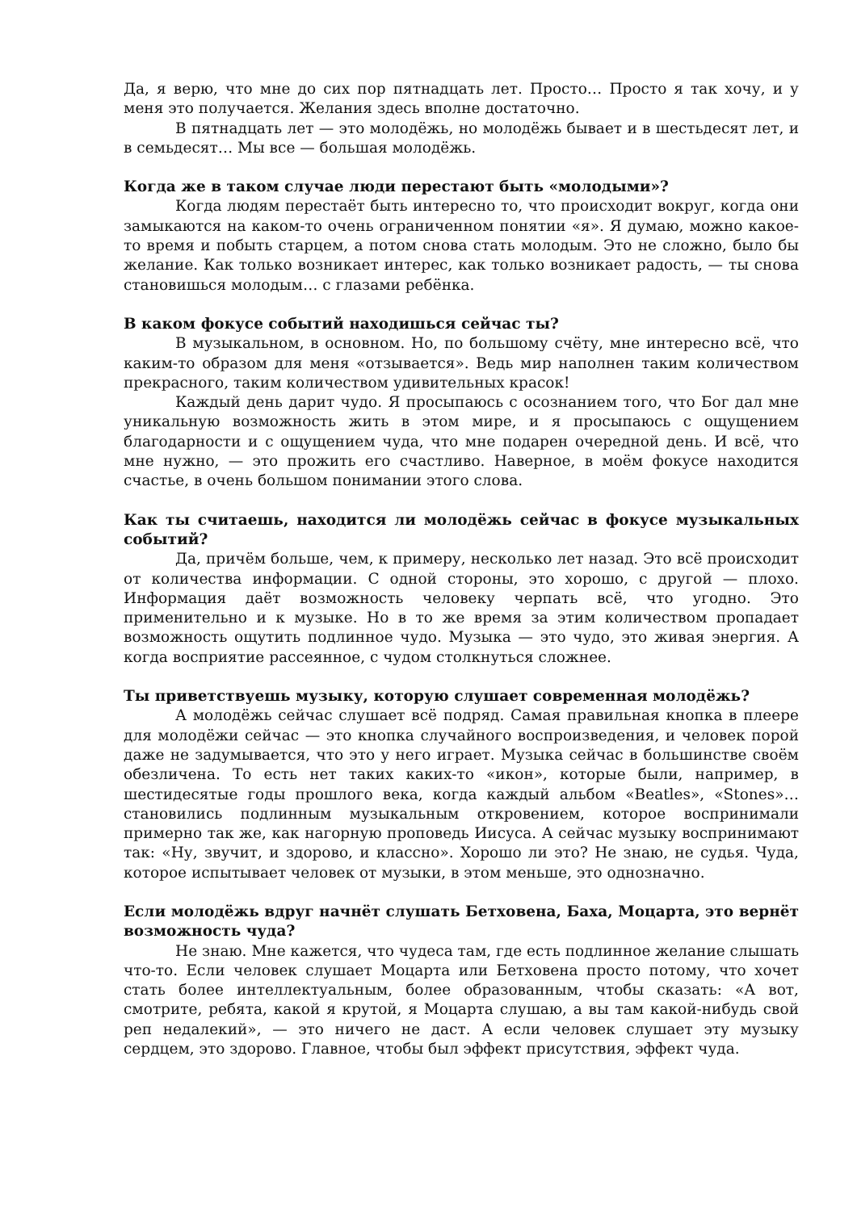Да, я верю, что мне до сих пор пятнадцать лет. Просто… Просто я так хочу, и у меня это получается. Желания здесь вполне достаточно.
В пятнадцать лет — это молодёжь, но молодёжь бывает и в шестьдесят лет, и в семьдесят… Мы все — большая молодёжь.
Когда же в таком случае люди перестают быть «молодыми»?
Когда людям перестаёт быть интересно то, что происходит вокруг, когда они замыкаются на каком-то очень ограниченном понятии «я». Я думаю, можно какое-то время и побыть старцем, а потом снова стать молодым. Это не сложно, было бы желание. Как только возникает интерес, как только возникает радость, — ты снова становишься молодым… с глазами ребёнка.
В каком фокусе событий находишься сейчас ты?
В музыкальном, в основном. Но, по большому счёту, мне интересно всё, что каким-то образом для меня «отзывается». Ведь мир наполнен таким количеством прекрасного, таким количеством удивительных красок!
Каждый день дарит чудо. Я просыпаюсь с осознанием того, что Бог дал мне уникальную возможность жить в этом мире, и я просыпаюсь с ощущением благодарности и с ощущением чуда, что мне подарен очередной день. И всё, что мне нужно, — это прожить его счастливо. Наверное, в моём фокусе находится счастье, в очень большом понимании этого слова.
Как ты считаешь, находится ли молодёжь сейчас в фокусе музыкальных событий?
Да, причём больше, чем, к примеру, несколько лет назад. Это всё происходит от количества информации. С одной стороны, это хорошо, с другой — плохо. Информация даёт возможность человеку черпать всё, что угодно. Это применительно и к музыке. Но в то же время за этим количеством пропадает возможность ощутить подлинное чудо. Музыка — это чудо, это живая энергия. А когда восприятие рассеянное, с чудом столкнуться сложнее.
Ты приветствуешь музыку, которую слушает современная молодёжь?
А молодёжь сейчас слушает всё подряд. Самая правильная кнопка в плеере для молодёжи сейчас — это кнопка случайного воспроизведения, и человек порой даже не задумывается, что это у него играет. Музыка сейчас в большинстве своём обезличена. То есть нет таких каких-то «икон», которые были, например, в шестидесятые годы прошлого века, когда каждый альбом «Beatles», «Stones»… становились подлинным музыкальным откровением, которое воспринимали примерно так же, как нагорную проповедь Иисуса. А сейчас музыку воспринимают так: «Ну, звучит, и здорово, и классно». Хорошо ли это? Не знаю, не судья. Чуда, которое испытывает человек от музыки, в этом меньше, это однозначно.
Если молодёжь вдруг начнёт слушать Бетховена, Баха, Моцарта, это вернёт возможность чуда?
Не знаю. Мне кажется, что чудеса там, где есть подлинное желание слышать что-то. Если человек слушает Моцарта или Бетховена просто потому, что хочет стать более интеллектуальным, более образованным, чтобы сказать: «А вот, смотрите, ребята, какой я крутой, я Моцарта слушаю, а вы там какой-нибудь свой реп недалекий», — это ничего не даст. А если человек слушает эту музыку сердцем, это здорово. Главное, чтобы был эффект присутствия, эффект чуда.